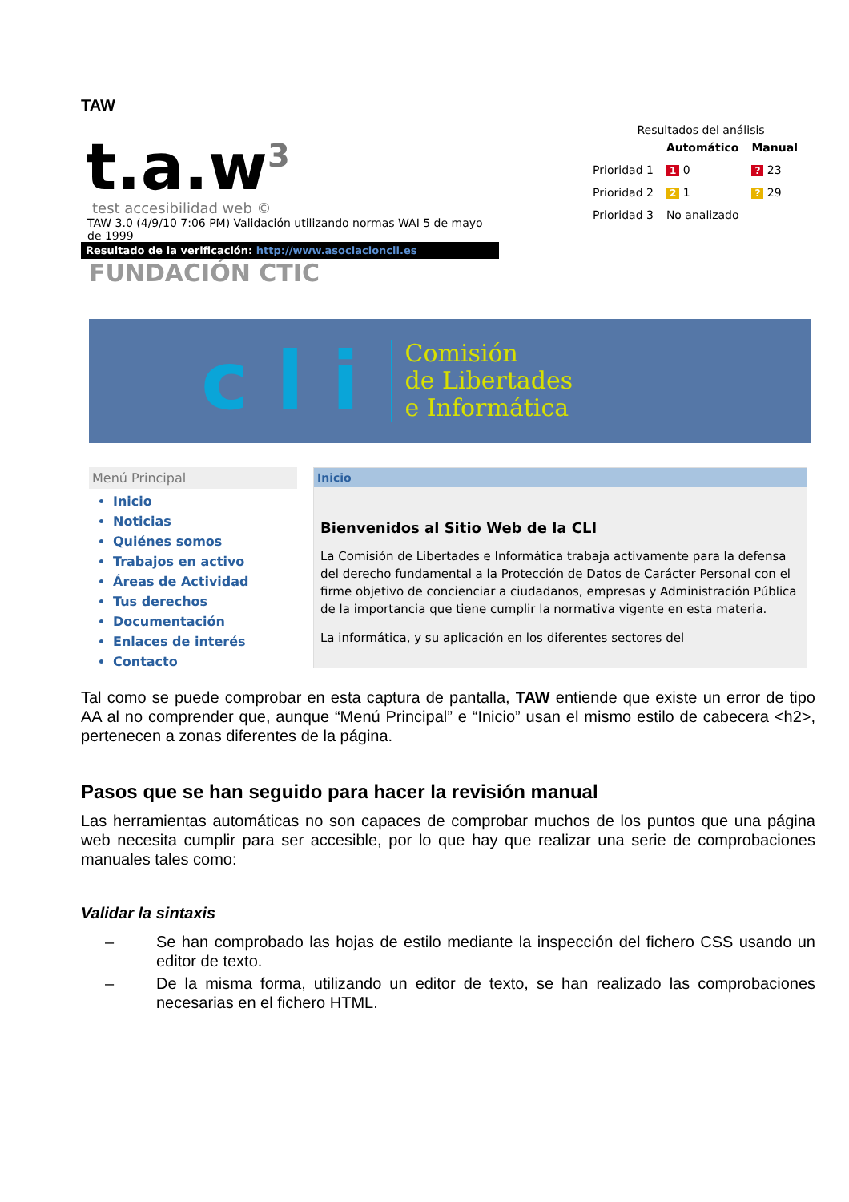TAW
t.a.w<sup>3</sup>
test accesibilidad web ©
TAW 3.0 (4/9/10 7:06 PM) Validación utilizando normas WAI 5 de mayo
de 1999
Resultado de la verificación: http://www.asociacioncli.es
FUNDACIÓN CTIC
Resultados del análisis
| | Automático | Manual |
| --- | --- | --- |
| Prioridad 1 | 1 0 | ? 23 |
| Prioridad 2 | 2 1 | ? 29 |
| Prioridad 3 | No analizado | |
c l i
Comisión
de Libertades
e Informática
Menú Principal
Inicio
Noticias
Quiénes somos
Trabajos en activo
Áreas de Actividad
Tus derechos
Documentación
Enlaces de interés
Contacto
Inicio
Bienvenidos al Sitio Web de la CLI
La Comisión de Libertades e Informática trabaja activamente para la defensa del derecho fundamental a la Protección de Datos de Carácter Personal con el firme objetivo de concienciar a ciudadanos, empresas y Administración Pública de la importancia que tiene cumplir la normativa vigente en esta materia.
La informática, y su aplicación en los diferentes sectores del
Tal como se puede comprobar en esta captura de pantalla, TAW entiende que existe un error de tipo AA al no comprender que, aunque “Menú Principal” e “Inicio” usan el mismo estilo de cabecera <h2>, pertenecen a zonas diferentes de la página.
Pasos que se han seguido para hacer la revisión manual
Las herramientas automáticas no son capaces de comprobar muchos de los puntos que una página web necesita cumplir para ser accesible, por lo que hay que realizar una serie de comprobaciones manuales tales como:
Validar la sintaxis
– Se han comprobado las hojas de estilo mediante la inspección del fichero CSS usando un editor de texto.
– De la misma forma, utilizando un editor de texto, se han realizado las comprobaciones necesarias en el fichero HTML.